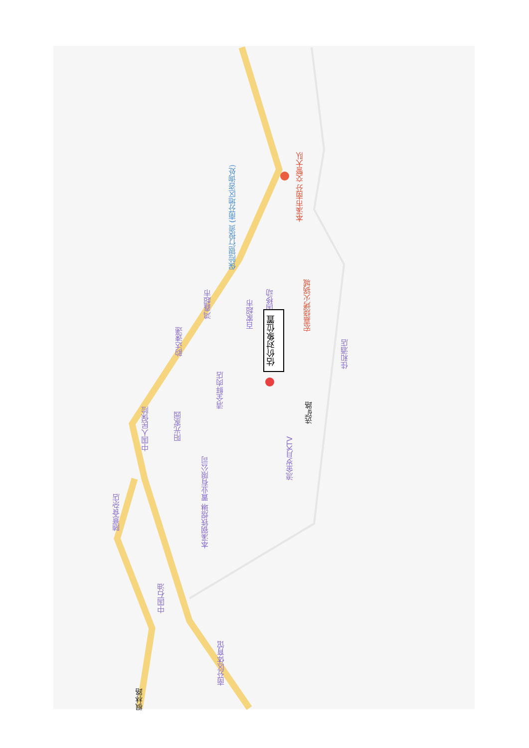保险银行投资 (南芬地区咨询处)
本溪市南芬 交警大队
鸿鑫超市
百家超市
中国移动
宏嘉烧烤火锅城
韵达速递
估价对象位置
佳和酒店
清全鲜肉店
中国人民保险
阳光家园
选矿路
流金岁月KTV
本溪钢铁煜琳 置业有限公司
随意食杂店
中国石油
南芬区体育馆
枫林路